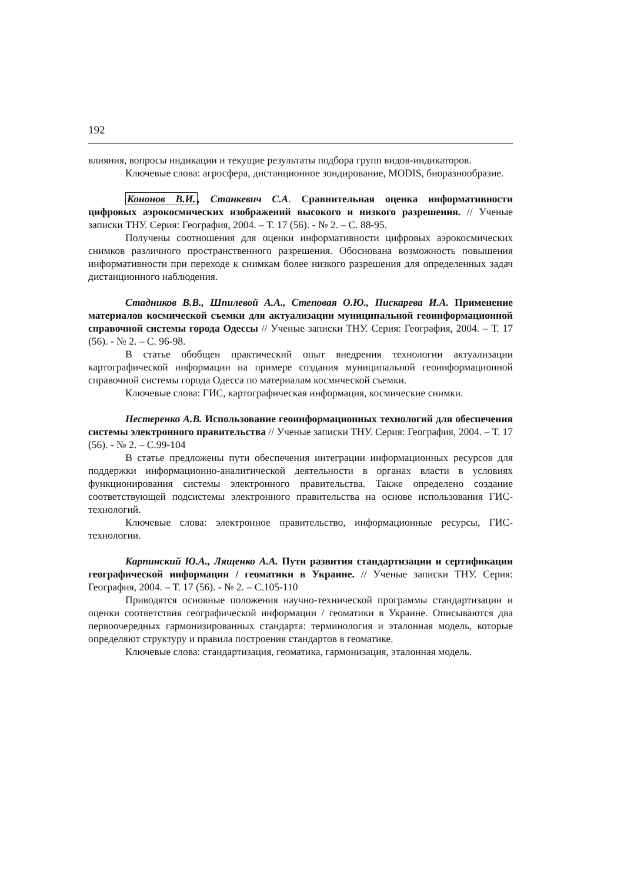192
влияния, вопросы индикации и текущие результаты подбора групп видов-индикаторов.
Ключевые слова: агросфера, дистанционное зондирование, MODIS, биоразнообразие.
Кононов В.И., Станкевич С.А. Сравнительная оценка информативности цифровых аэрокосмических изображений высокого и низкого разрешения. // Ученые записки ТНУ. Серия: География, 2004. – Т. 17 (56). - № 2. – С. 88-95.
Получены соотношения для оценки информативности цифровых аэрокосмических снимков различного пространственного разрешения. Обоснована возможность повышения информативности при переходе к снимкам более низкого разрешения для определенных задач дистанционного наблюдения.
Стадников В.В., Шпилевой А.А., Степовая О.Ю., Пискарева И.А. Применение материалов космической съемки для актуализации муниципальной геоинформационной справочной системы города Одессы // Ученые записки ТНУ. Серия: География, 2004. – Т. 17 (56). - № 2. – С. 96-98.
В статье обобщен практический опыт внедрения технологии актуализации картографической информации на примере создания муниципальной геоинформационной справочной системы города Одесса по материалам космической съемки.
Ключевые слова: ГИС, картографическая информация, космические снимки.
Нестеренко А.В. Использование геоинформационных технологий для обеспечения системы электронного правительства // Ученые записки ТНУ. Серия: География, 2004. – Т. 17 (56). - № 2. – С.99-104
В статье предложены пути обеспечения интеграции информационных ресурсов для поддержки информационно-аналитической деятельности в органах власти в условиях функционирования системы электронного правительства. Также определено создание соответствующей подсистемы электронного правительства на основе использования ГИС-технологий.
Ключевые слова: электронное правительство, информационные ресурсы, ГИС-технологии.
Карпинский Ю.А., Лященко А.А. Пути развития стандартизации и сертификации географической информации / геоматики в Украине. // Ученые записки ТНУ. Серия: География, 2004. – Т. 17 (56). - № 2. – С.105-110
Приводятся основные положения научно-технической программы стандартизации и оценки соответствия географической информации / геоматики в Украине. Описываются два первоочередных гармонизированных стандарта: терминология и эталонная модель, которые определяют структуру и правила построения стандартов в геоматике.
Ключевые слова: стандартизация, геоматика, гармонизация, эталонная модель.